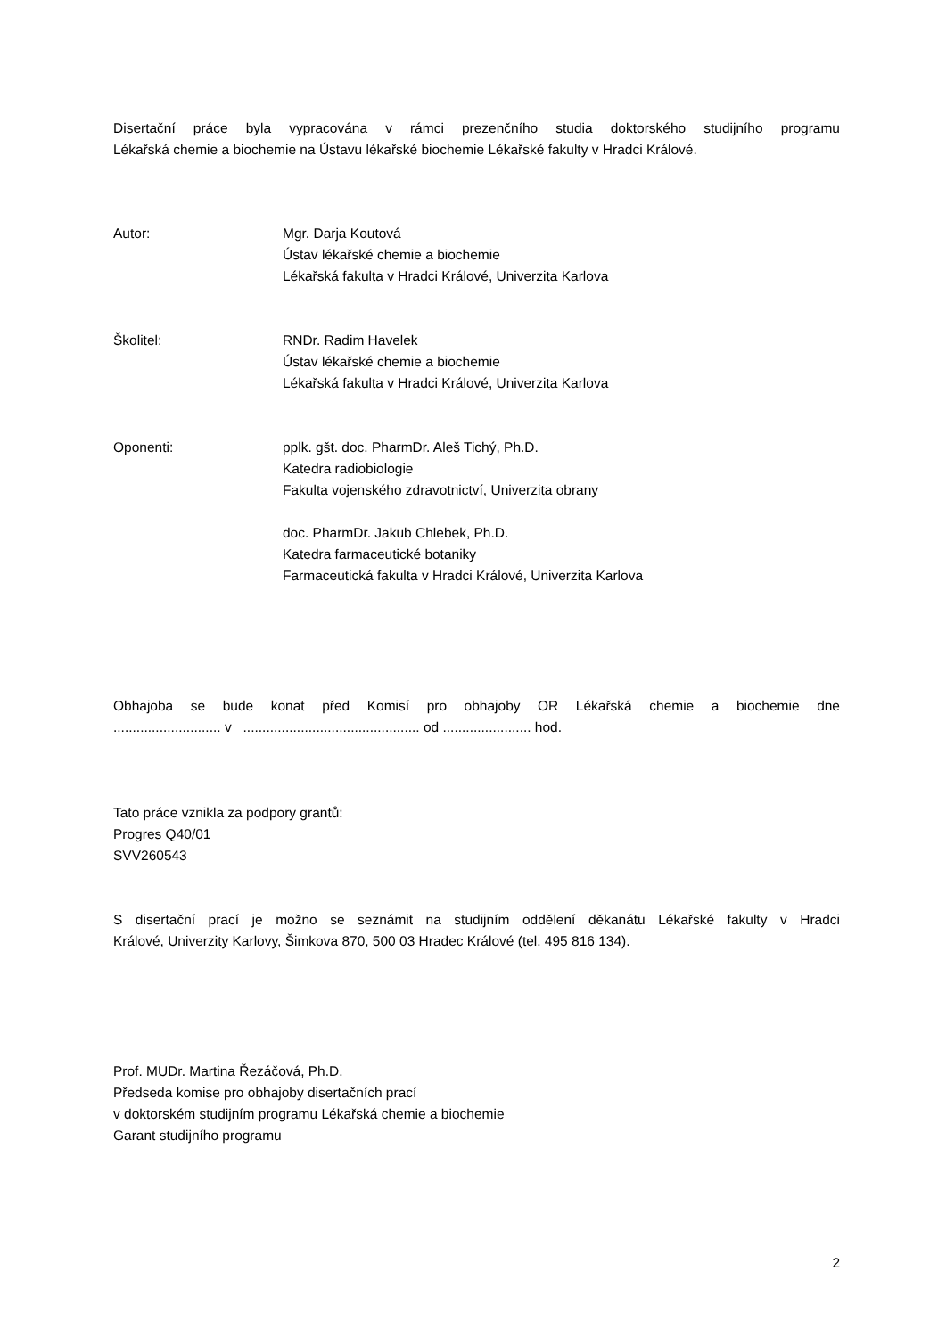Disertační práce byla vypracována v rámci prezenčního studia doktorského studijního programu
Lékařská chemie a biochemie na Ústavu lékařské biochemie Lékařské fakulty v Hradci Králové.
Autor: Mgr. Darja Koutová
Ústav lékařské chemie a biochemie
Lékařská fakulta v Hradci Králové, Univerzita Karlova
Školitel: RNDr. Radim Havelek
Ústav lékařské chemie a biochemie
Lékařská fakulta v Hradci Králové, Univerzita Karlova
Oponenti: pplk. gšt. doc. PharmDr. Aleš Tichý, Ph.D.
Katedra radiobiologie
Fakulta vojenského zdravotnictví, Univerzita obrany
doc. PharmDr. Jakub Chlebek, Ph.D.
Katedra farmaceutické botaniky
Farmaceutická fakulta v Hradci Králové, Univerzita Karlova
Obhajoba se bude konat před Komisí pro obhajoby OR Lékařská chemie a biochemie dne
............................ v .............................................. od ....................... hod.
Tato práce vznikla za podpory grantů:
Progres Q40/01
SVV260543
S disertační prací je možno se seznámit na studijním oddělení děkanátu Lékařské fakulty v Hradci
Králové, Univerzity Karlovy, Šimkova 870, 500 03 Hradec Králové (tel. 495 816 134).
Prof. MUDr. Martina Řezáčová, Ph.D.
Předseda komise pro obhajoby disertačních prací
v doktorském studijním programu Lékařská chemie a biochemie
Garant studijního programu
2